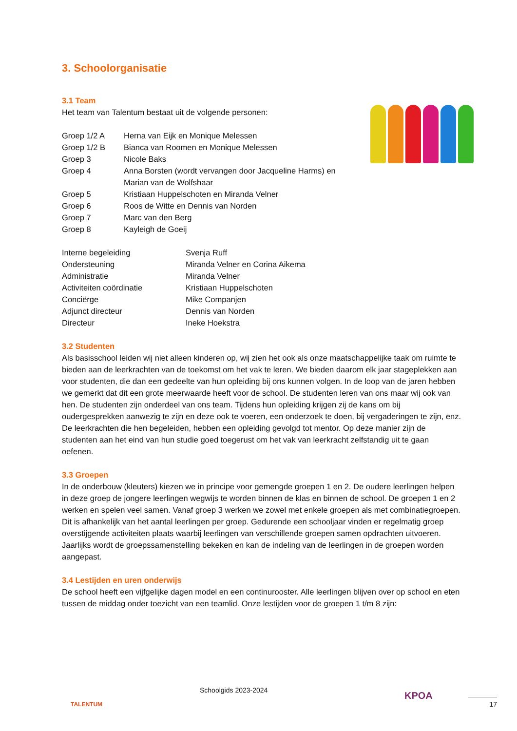3. Schoolorganisatie
3.1 Team
Het team van Talentum bestaat uit de volgende personen:
| Groep 1/2 A | Herna van Eijk en Monique Melessen |
| Groep 1/2 B | Bianca van Roomen en Monique Melessen |
| Groep 3 | Nicole Baks |
| Groep 4 | Anna Borsten (wordt vervangen door Jacqueline Harms) en Marian van de Wolfshaar |
| Groep 5 | Kristiaan Huppelschoten en Miranda Velner |
| Groep 6 | Roos de Witte en Dennis van Norden |
| Groep 7 | Marc van den Berg |
| Groep 8 | Kayleigh de Goeij |
| Interne begeleiding | Svenja Ruff |
| Ondersteuning | Miranda Velner en Corina Aikema |
| Administratie | Miranda Velner |
| Activiteiten coördinatie | Kristiaan Huppelschoten |
| Conciërge | Mike Companjen |
| Adjunct directeur | Dennis van Norden |
| Directeur | Ineke Hoekstra |
3.2 Studenten
Als basisschool leiden wij niet alleen kinderen op, wij zien het ook als onze maatschappelijke taak om ruimte te bieden aan de leerkrachten van de toekomst om het vak te leren. We bieden daarom elk jaar stageplekken aan voor studenten, die dan een gedeelte van hun opleiding bij ons kunnen volgen. In de loop van de jaren hebben we gemerkt dat dit een grote meerwaarde heeft voor de school. De studenten leren van ons maar wij ook van hen. De studenten zijn onderdeel van ons team. Tijdens hun opleiding krijgen zij de kans om bij oudergesprekken aanwezig te zijn en deze ook te voeren, een onderzoek te doen, bij vergaderingen te zijn, enz. De leerkrachten die hen begeleiden, hebben een opleiding gevolgd tot mentor. Op deze manier zijn de studenten aan het eind van hun studie goed toegerust om het vak van leerkracht zelfstandig uit te gaan oefenen.
3.3 Groepen
In de onderbouw (kleuters) kiezen we in principe voor gemengde groepen 1 en 2. De oudere leerlingen helpen in deze groep de jongere leerlingen wegwijs te worden binnen de klas en binnen de school. De groepen 1 en 2 werken en spelen veel samen. Vanaf groep 3 werken we zowel met enkele groepen als met combinatiegroepen. Dit is afhankelijk van het aantal leerlingen per groep. Gedurende een schooljaar vinden er regelmatig groep overstijgende activiteiten plaats waarbij leerlingen van verschillende groepen samen opdrachten uitvoeren. Jaarlijks wordt de groepssamenstelling bekeken en kan de indeling van de leerlingen in de groepen worden aangepast.
3.4 Lestijden en uren onderwijs
De school heeft een vijfgelijke dagen model en een continurooster. Alle leerlingen blijven over op school en eten tussen de middag onder toezicht van een teamlid. Onze lestijden voor de groepen 1 t/m 8 zijn:
TALENTUM
Schoolgids 2023-2024
KPOA
17